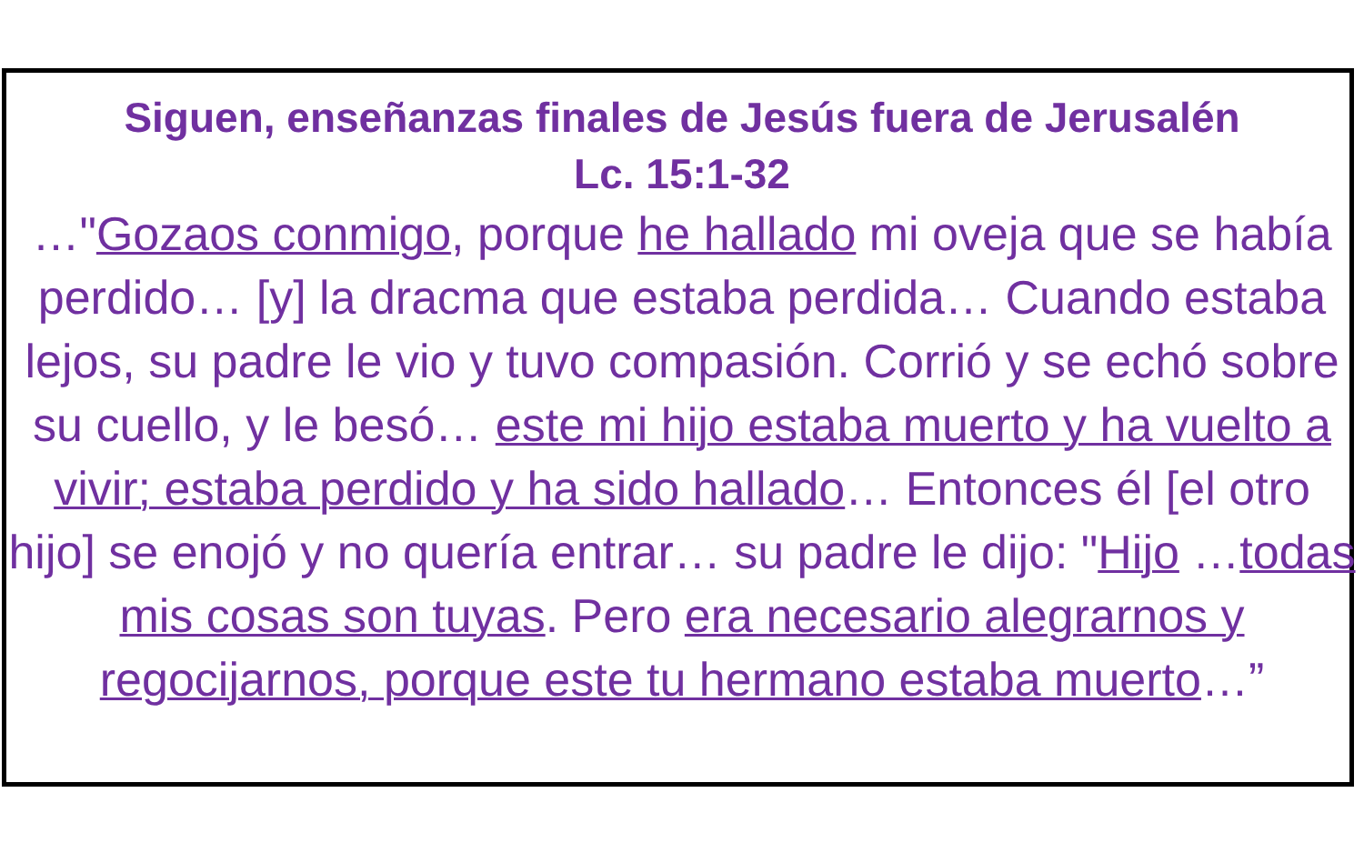Siguen, enseñanzas finales de Jesús fuera de Jerusalén
Lc. 15:1-32
…"Gozaos conmigo, porque he hallado mi oveja que se había perdido… [y] la dracma que estaba perdida… Cuando estaba lejos, su padre le vio y tuvo compasión. Corrió y se echó sobre su cuello, y le besó… este mi hijo estaba muerto y ha vuelto a vivir; estaba perdido y ha sido hallado… Entonces él [el otro hijo] se enojó y no quería entrar… su padre le dijo: "Hijo …todas mis cosas son tuyas. Pero era necesario alegrarnos y regocijarnos, porque este tu hermano estaba muerto…”